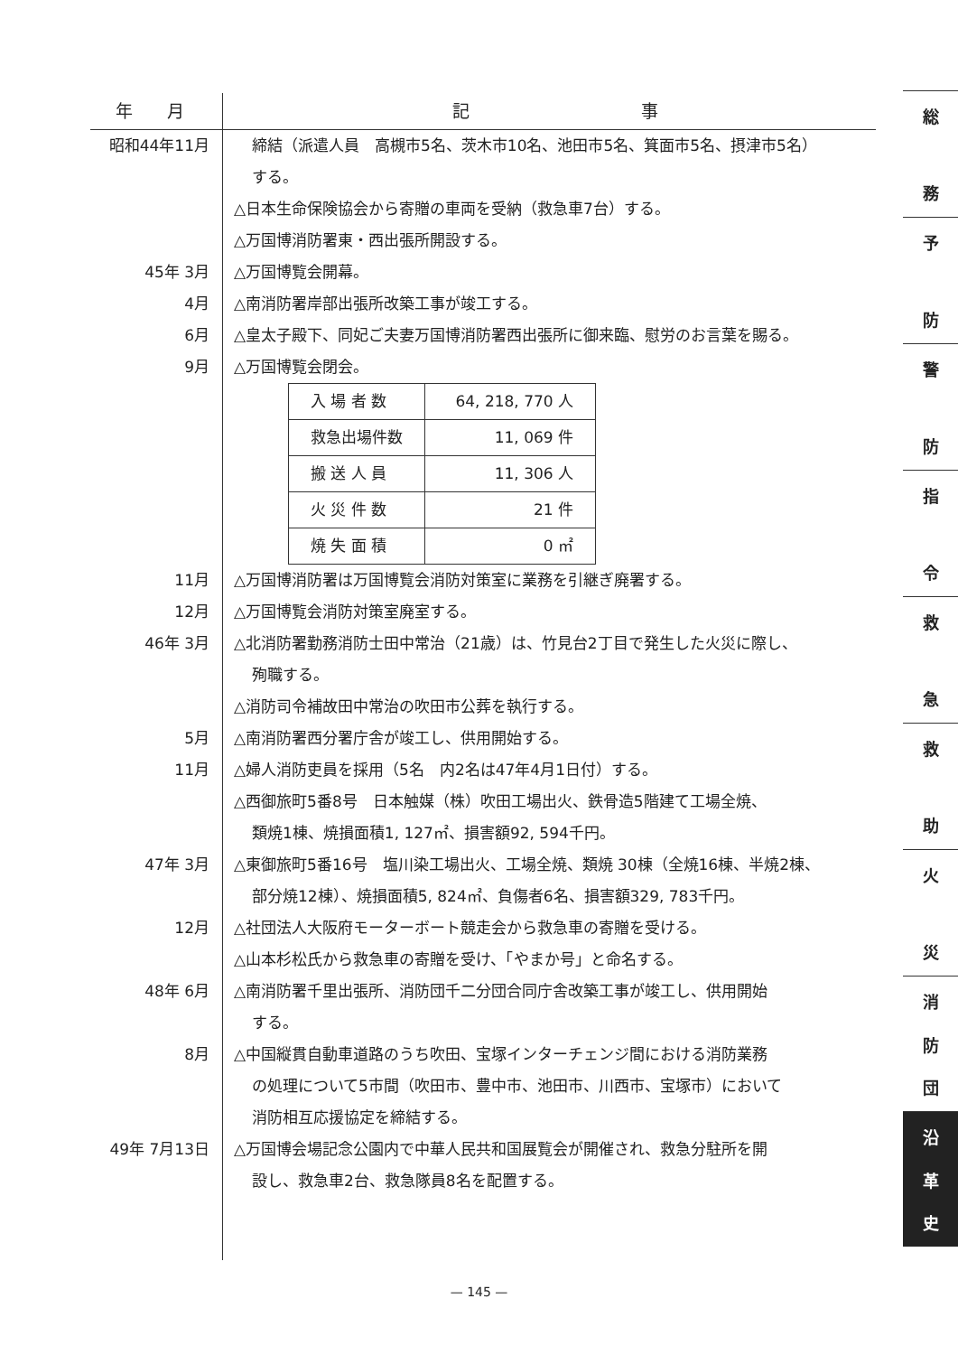年　　月 記　　　　　　　　　　事
昭和44年11月 締結（派遣人員　高槻市5名、茨木市10名、池田市5名、箕面市5名、摂津市5名）
する。
△日本生命保険協会から寄贈の車両を受納（救急車7台）する。
△万国博消防署東・西出張所開設する。
45年 3月 △万国博覧会開幕。
4月 △南消防署岸部出張所改築工事が竣工する。
6月 △皇太子殿下、同妃ご夫妻万国博消防署西出張所に御来臨、慰労のお言葉を賜る。
9月 △万国博覧会閉会。
| 入 場 者 数 | 64, 218, 770 人 |
| 救急出場件数 | 11, 069 件 |
| 搬 送 人 員 | 11, 306 人 |
| 火 災 件 数 | 21 件 |
| 焼 失 面 積 | 0 ㎡ |
11月 △万国博消防署は万国博覧会消防対策室に業務を引継ぎ廃署する。
12月 △万国博覧会消防対策室廃室する。
46年 3月 △北消防署勤務消防士田中常治（21歳）は、竹見台2丁目で発生した火災に際し、
殉職する。
△消防司令補故田中常治の吹田市公葬を執行する。
5月 △南消防署西分署庁舎が竣工し、供用開始する。
11月 △婦人消防吏員を採用（5名　内2名は47年4月1日付）する。
△西御旅町5番8号　日本触媒（株）吹田工場出火、鉄骨造5階建て工場全焼、
類焼1棟、焼損面積1, 127㎡、損害額92, 594千円。
47年 3月 △東御旅町5番16号　塩川染工場出火、工場全焼、類焼 30棟（全焼16棟、半焼2棟、
部分焼12棟）、焼損面積5, 824㎡、負傷者6名、損害額329, 783千円。
12月 △社団法人大阪府モーターボート競走会から救急車の寄贈を受ける。
△山本杉松氏から救急車の寄贈を受け、「やまか号」と命名する。
48年 6月 △南消防署千里出張所、消防団千二分団合同庁舎改築工事が竣工し、供用開始
する。
8月 △中国縦貫自動車道路のうち吹田、宝塚インターチェンジ間における消防業務
の処理について5市間（吹田市、豊中市、池田市、川西市、宝塚市）において
消防相互応援協定を締結する。
49年 7月13日 △万国博会場記念公園内で中華人民共和国展覧会が開催され、救急分駐所を開
設し、救急車2台、救急隊員8名を配置する。
総
務
予
防
警
防
指
令
救
急
救
助
火
災
消
防
団
沿
革
史
— 145 —